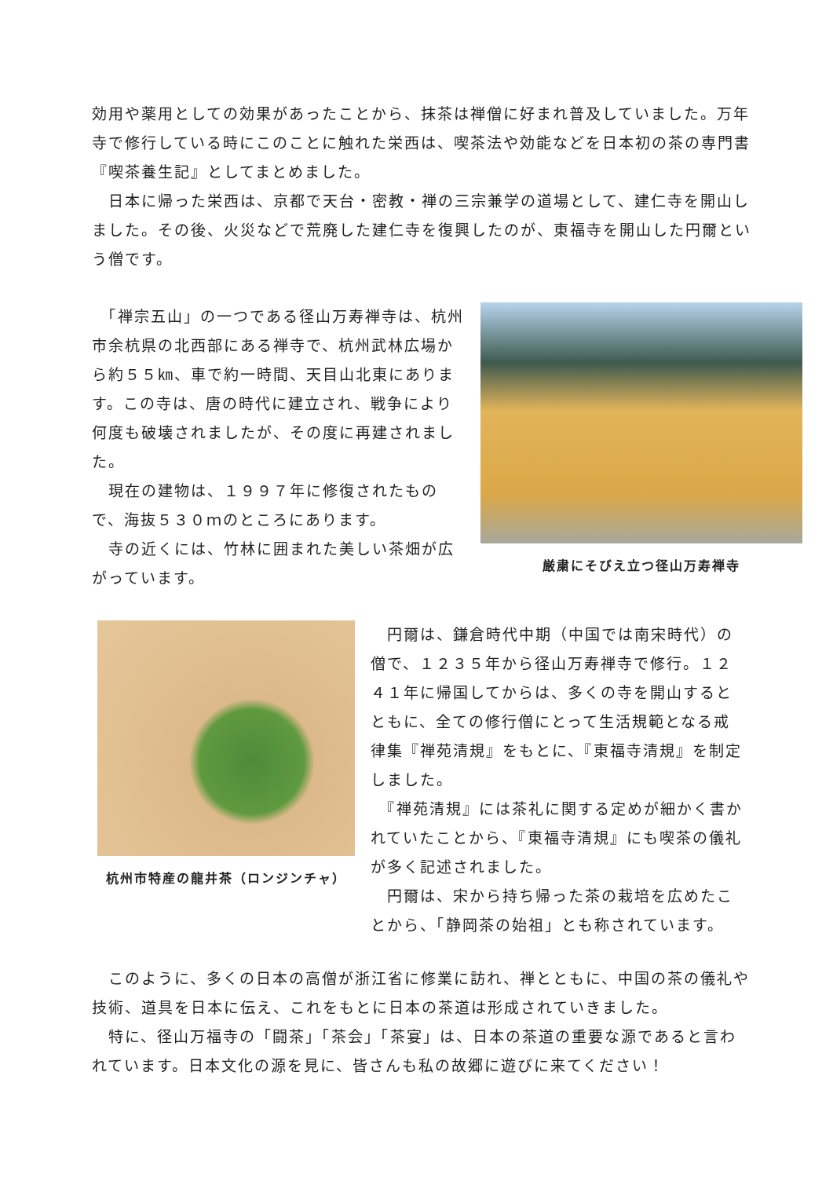効用や薬用としての効果があったことから、抹茶は禅僧に好まれ普及していました。万年寺で修行している時にこのことに触れた栄西は、喫茶法や効能などを日本初の茶の専門書『喫茶養生記』としてまとめました。
　日本に帰った栄西は、京都で天台・密教・禅の三宗兼学の道場として、建仁寺を開山しました。その後、火災などで荒廃した建仁寺を復興したのが、東福寺を開山した円爾という僧です。
　「禅宗五山」の一つである径山万寿禅寺は、杭州市余杭県の北西部にある禅寺で、杭州武林広場から約５５㎞、車で約一時間、天目山北東にあります。この寺は、唐の時代に建立され、戦争により何度も破壊されましたが、その度に再建されました。
　現在の建物は、１９９７年に修復されたもので、海抜５３０ｍのところにあります。
　寺の近くには、竹林に囲まれた美しい茶畑が広がっています。
厳粛にそびえ立つ径山万寿禅寺
杭州市特産の龍井茶（ロンジンチャ）
　円爾は、鎌倉時代中期（中国では南宋時代）の僧で、１２３５年から径山万寿禅寺で修行。１２４１年に帰国してからは、多くの寺を開山するとともに、全ての修行僧にとって生活規範となる戒律集『禅苑清規』をもとに、『東福寺清規』を制定しました。
　『禅苑清規』には茶礼に関する定めが細かく書かれていたことから、『東福寺清規』にも喫茶の儀礼が多く記述されました。
　円爾は、宋から持ち帰った茶の栽培を広めたことから、「静岡茶の始祖」とも称されています。
　このように、多くの日本の高僧が浙江省に修業に訪れ、禅とともに、中国の茶の儀礼や技術、道具を日本に伝え、これをもとに日本の茶道は形成されていきました。
　特に、径山万福寺の「闘茶」「茶会」「茶宴」は、日本の茶道の重要な源であると言われています。日本文化の源を見に、皆さんも私の故郷に遊びに来てください！